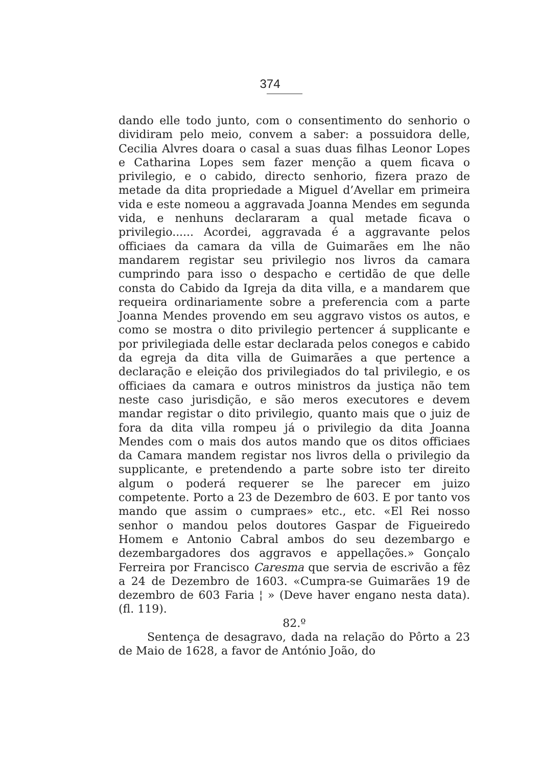374
dando elle todo junto, com o consentimento do senhorio o dividiram pelo meio, convem a saber: a possuidora delle, Cecilia Alvres doara o casal a suas duas filhas Leonor Lopes e Catharina Lopes sem fazer menção a quem ficava o privilegio, e o cabido, directo senhorio, fizera prazo de metade da dita propriedade a Miguel d’Avellar em primeira vida e este nomeou a aggravada Joanna Mendes em segunda vida, e nenhuns declararam a qual metade ficava o privilegio...... Acordei, aggravada é a aggravante pelos officiaes da camara da villa de Guimarães em lhe não mandarem registar seu privilegio nos livros da camara cumprindo para isso o despacho e certidão de que delle consta do Cabido da Igreja da dita villa, e a mandarem que requeira ordinariamente sobre a preferencia com a parte Joanna Mendes provendo em seu aggravo vistos os autos, e como se mostra o dito privilegio pertencer á supplicante e por privilegiada delle estar declarada pelos conegos e cabido da egreja da dita villa de Guimarães a que pertence a declaração e eleição dos privilegiados do tal privilegio, e os officiaes da camara e outros ministros da justiça não tem neste caso jurisdição, e são meros executores e devem mandar registar o dito privilegio, quanto mais que o juiz de fora da dita villa rompeu já o privilegio da dita Joanna Mendes com o mais dos autos mando que os ditos officiaes da Camara mandem registar nos livros della o privilegio da supplicante, e pretendendo a parte sobre isto ter direito algum o poderá requerer se lhe parecer em juizo competente. Porto a 23 de Dezembro de 603. E por tanto vos mando que assim o cumpraes» etc., etc. «El Rei nosso senhor o mandou pelos doutores Gaspar de Figueiredo Homem e Antonio Cabral ambos do seu dezembargo e dezembargadores dos aggravos e appellações.» Gonçalo Ferreira por Francisco Caresma que servia de escrivão a fêz a 24 de Dezembro de 1603. «Cumpra-se Guimarães 19 de dezembro de 603 Faria ¦ » (Deve haver engano nesta data). (fl. 119).
82.º
Sentença de desagravo, dada na relação do Pôrto a 23 de Maio de 1628, a favor de António João, do